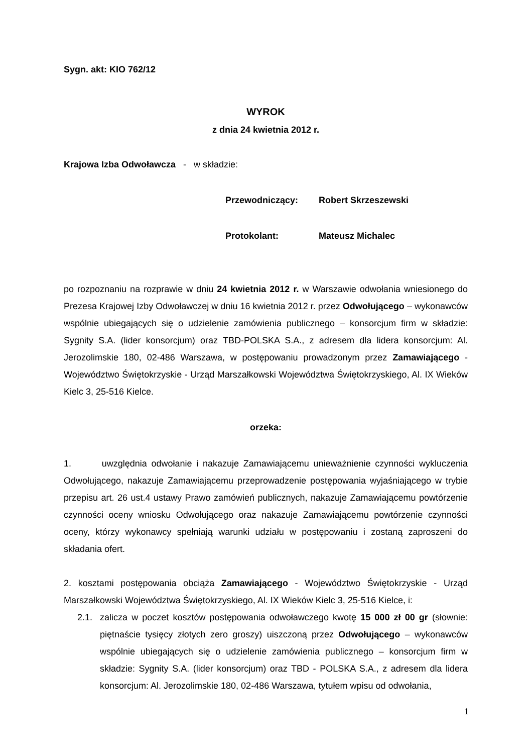Sygn. akt: KIO 762/12
WYROK
z dnia 24 kwietnia 2012 r.
Krajowa Izba Odwoławcza - w składzie:
Przewodniczący: Robert Skrzeszewski
Protokolant: Mateusz Michalec
po rozpoznaniu na rozprawie w dniu 24 kwietnia 2012 r. w Warszawie odwołania wniesionego do Prezesa Krajowej Izby Odwoławczej w dniu 16 kwietnia 2012 r. przez Odwołującego – wykonawców wspólnie ubiegających się o udzielenie zamówienia publicznego – konsorcjum firm w składzie: Sygnity S.A. (lider konsorcjum) oraz TBD-POLSKA S.A., z adresem dla lidera konsorcjum: Al. Jerozolimskie 180, 02-486 Warszawa, w postępowaniu prowadzonym przez Zamawiającego - Województwo Świętokrzyskie - Urząd Marszałkowski Województwa Świętokrzyskiego, Al. IX Wieków Kielc 3, 25-516 Kielce.
orzeka:
1. uwzględnia odwołanie i nakazuje Zamawiającemu unieważnienie czynności wykluczenia Odwołującego, nakazuje Zamawiającemu przeprowadzenie postępowania wyjaśniającego w trybie przepisu art. 26 ust.4 ustawy Prawo zamówień publicznych, nakazuje Zamawiającemu powtórzenie czynności oceny wniosku Odwołującego oraz nakazuje Zamawiającemu powtórzenie czynności oceny, którzy wykonawcy spełniają warunki udziału w postępowaniu i zostaną zaproszeni do składania ofert.
2. kosztami postępowania obciąża Zamawiającego - Województwo Świętokrzyskie - Urząd Marszałkowski Województwa Świętokrzyskiego, Al. IX Wieków Kielc 3, 25-516 Kielce, i:
2.1.
zalicza w poczet kosztów postępowania odwoławczego kwotę 15 000 zł 00 gr (słownie: piętnaście tysięcy złotych zero groszy) uiszczoną przez Odwołującego – wykonawców wspólnie ubiegających się o udzielenie zamówienia publicznego – konsorcjum firm w składzie: Sygnity S.A. (lider konsorcjum) oraz TBD - POLSKA S.A., z adresem dla lidera konsorcjum: Al. Jerozolimskie 180, 02-486 Warszawa, tytułem wpisu od odwołania,
1